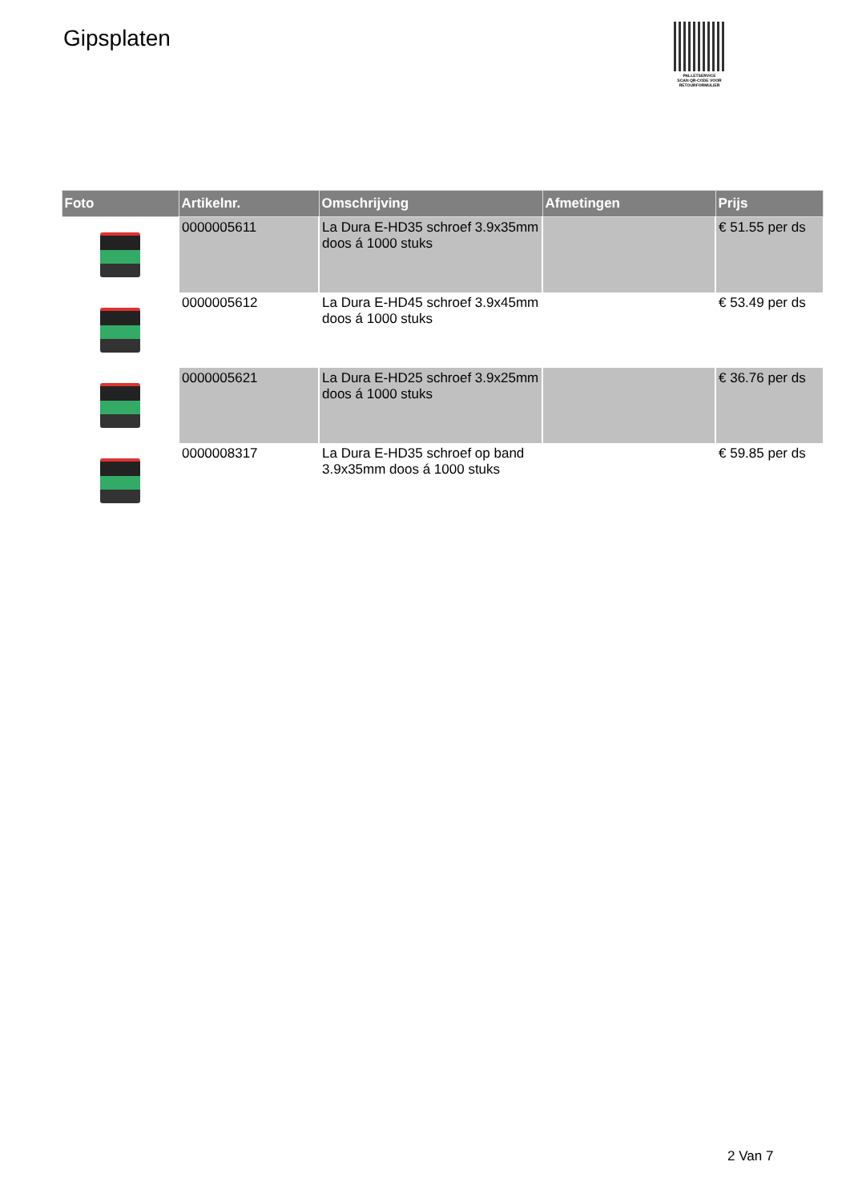Gipsplaten
PALLETSERVICE
SCAN QR-CODE VOOR RETOURFORMULIER
| Foto | Artikelnr. | Omschrijving | Afmetingen | Prijs |
| --- | --- | --- | --- | --- |
| | 0000005611 | La Dura E-HD35 schroef 3.9x35mm doos á 1000 stuks | | € 51.55 per ds |
| | 0000005612 | La Dura E-HD45 schroef 3.9x45mm doos á 1000 stuks | | € 53.49 per ds |
| | 0000005621 | La Dura E-HD25 schroef 3.9x25mm doos á 1000 stuks | | € 36.76 per ds |
| | 0000008317 | La Dura E-HD35 schroef op band 3.9x35mm doos á 1000 stuks | | € 59.85 per ds |
2 Van 7